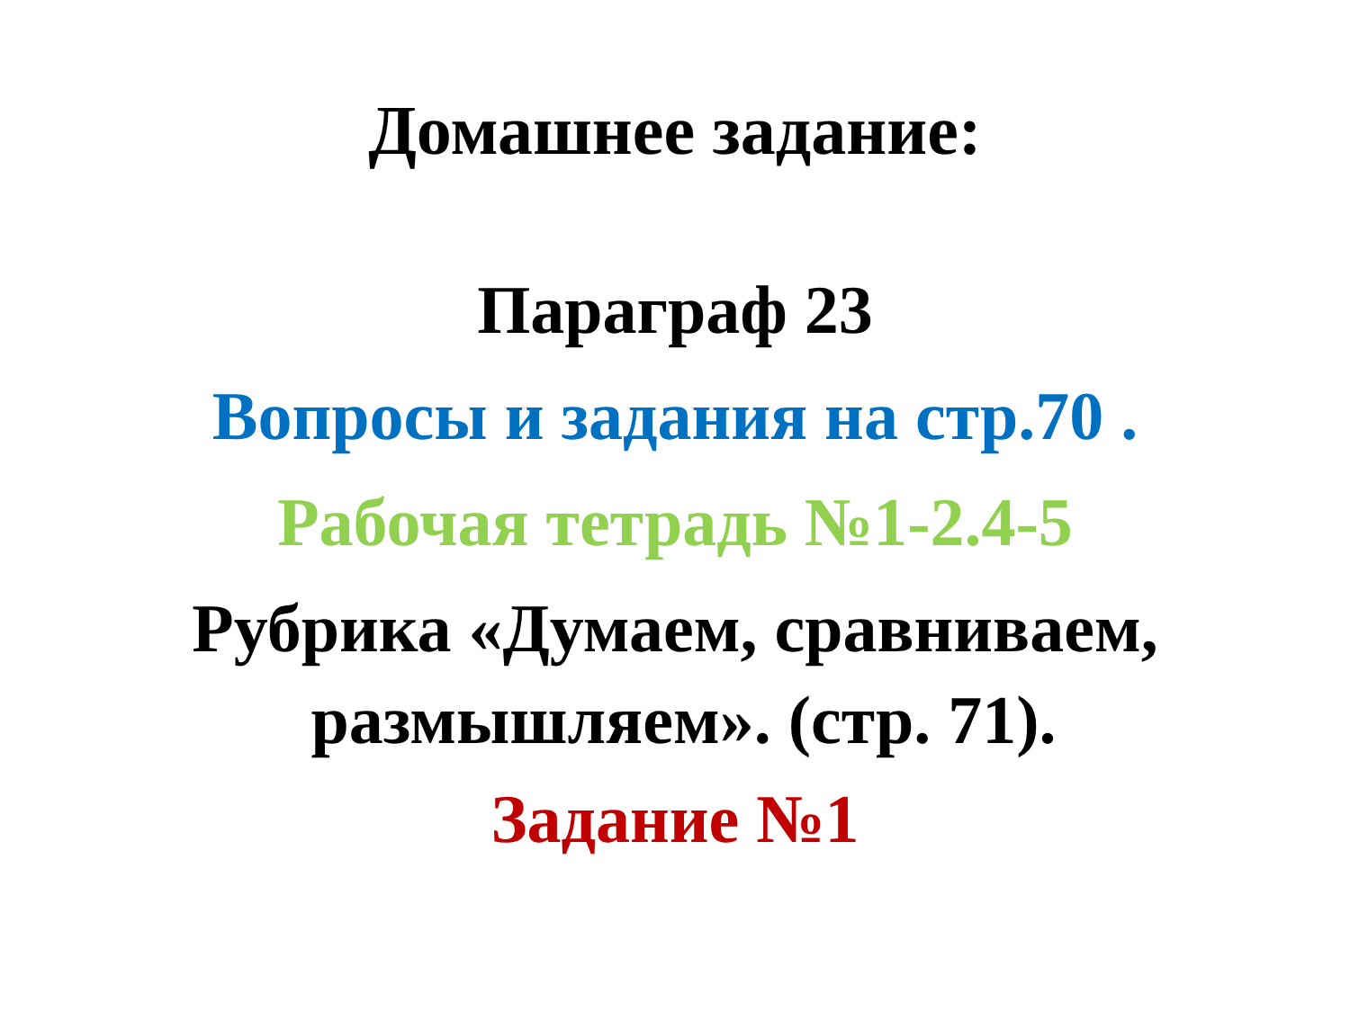Домашнее задание:
Параграф 23
Вопросы и задания на стр.70 .
Рабочая тетрадь №1-2.4-5
Рубрика «Думаем, сравниваем,
размышляем». (стр. 71).
Задание №1